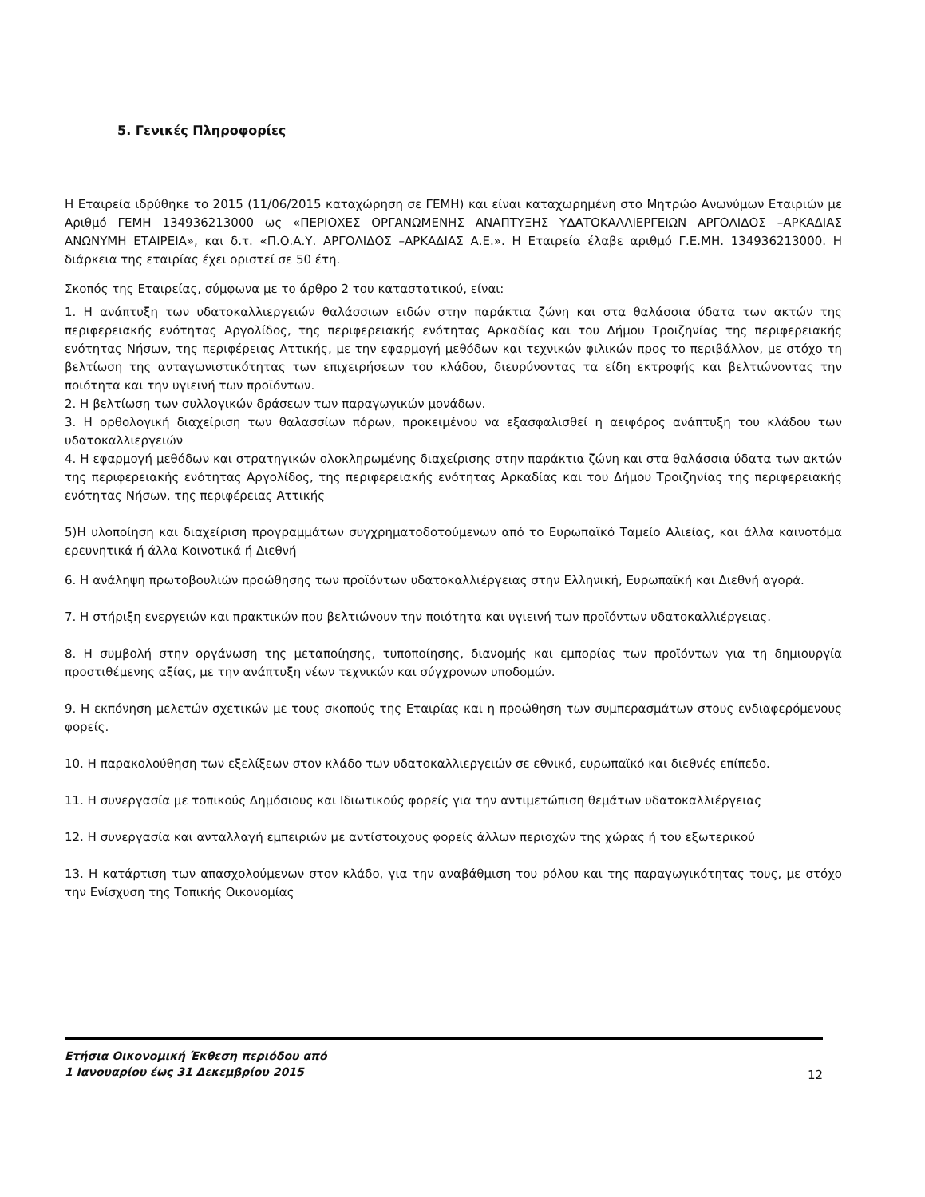5. Γενικές Πληροφορίες
Η Εταιρεία ιδρύθηκε το 2015 (11/06/2015 καταχώρηση σε ΓΕΜΗ) και είναι καταχωρημένη στο Μητρώο Ανωνύμων Εταιριών με Αριθμό ΓΕΜΗ 134936213000 ως «ΠΕΡΙΟΧΕΣ ΟΡΓΑΝΩΜΕΝΗΣ ΑΝΑΠΤΥΞΗΣ ΥΔΑΤΟΚΑΛΛΙΕΡΓΕΙΩΝ ΑΡΓΟΛΙΔΟΣ –ΑΡΚΑΔΙΑΣ ΑΝΩΝΥΜΗ ΕΤΑΙΡΕΙΑ», και δ.τ. «Π.Ο.Α.Υ. ΑΡΓΟΛΙΔΟΣ –ΑΡΚΑΔΙΑΣ Α.Ε.». Η Εταιρεία έλαβε αριθμό Γ.Ε.ΜΗ. 134936213000. Η διάρκεια της εταιρίας έχει οριστεί σε 50 έτη.
Σκοπός της Εταιρείας, σύμφωνα με το άρθρο 2 του καταστατικού, είναι:
1. Η ανάπτυξη των υδατοκαλλιεργειών θαλάσσιων ειδών στην παράκτια ζώνη και στα θαλάσσια ύδατα των ακτών της περιφερειακής ενότητας Αργολίδος, της περιφερειακής ενότητας Αρκαδίας και του Δήμου Τροιζηνίας της περιφερειακής ενότητας Νήσων, της περιφέρειας Αττικής, με την εφαρμογή μεθόδων και τεχνικών φιλικών προς το περιβάλλον, με στόχο τη βελτίωση της ανταγωνιστικότητας των επιχειρήσεων του κλάδου, διευρύνοντας τα είδη εκτροφής και βελτιώνοντας την ποιότητα και την υγιεινή των προϊόντων.
2. Η βελτίωση των συλλογικών δράσεων των παραγωγικών μονάδων.
3. Η ορθολογική διαχείριση των θαλασσίων πόρων, προκειμένου να εξασφαλισθεί η αειφόρος ανάπτυξη του κλάδου των υδατοκαλλιεργειών
4. Η εφαρμογή μεθόδων και στρατηγικών ολοκληρωμένης διαχείρισης στην παράκτια ζώνη και στα θαλάσσια ύδατα των ακτών της περιφερειακής ενότητας Αργολίδος, της περιφερειακής ενότητας Αρκαδίας και του Δήμου Τροιζηνίας της περιφερειακής ενότητας Νήσων, της περιφέρειας Αττικής
5)Η υλοποίηση και διαχείριση προγραμμάτων συγχρηματοδοτούμενων από το Ευρωπαϊκό Ταμείο Αλιείας, και άλλα καινοτόμα ερευνητικά ή άλλα Κοινοτικά ή Διεθνή
6. Η ανάληψη πρωτοβουλιών προώθησης των προϊόντων υδατοκαλλιέργειας στην Ελληνική, Ευρωπαϊκή και Διεθνή αγορά.
7. Η στήριξη ενεργειών και πρακτικών που βελτιώνουν την ποιότητα και υγιεινή των προϊόντων υδατοκαλλιέργειας.
8. Η συμβολή στην οργάνωση της μεταποίησης, τυποποίησης, διανομής και εμπορίας των προϊόντων για τη δημιουργία προστιθέμενης αξίας, με την ανάπτυξη νέων τεχνικών και σύγχρονων υποδομών.
9. Η εκπόνηση μελετών σχετικών με τους σκοπούς της Εταιρίας και η προώθηση των συμπερασμάτων στους ενδιαφερόμενους φορείς.
10. Η παρακολούθηση των εξελίξεων στον κλάδο των υδατοκαλλιεργειών σε εθνικό, ευρωπαϊκό και διεθνές επίπεδο.
11. Η συνεργασία με τοπικούς Δημόσιους και Ιδιωτικούς φορείς για την αντιμετώπιση θεμάτων υδατοκαλλιέργειας
12. Η συνεργασία και ανταλλαγή εμπειριών με αντίστοιχους φορείς άλλων περιοχών της χώρας ή του εξωτερικού
13. Η κατάρτιση των απασχολούμενων στον κλάδο, για την αναβάθμιση του ρόλου και της παραγωγικότητας τους, με στόχο την Ενίσχυση της Τοπικής Οικονομίας
Ετήσια Οικονομική Έκθεση περιόδου από
1 Ιανουαρίου έως 31 Δεκεμβρίου 2015
12